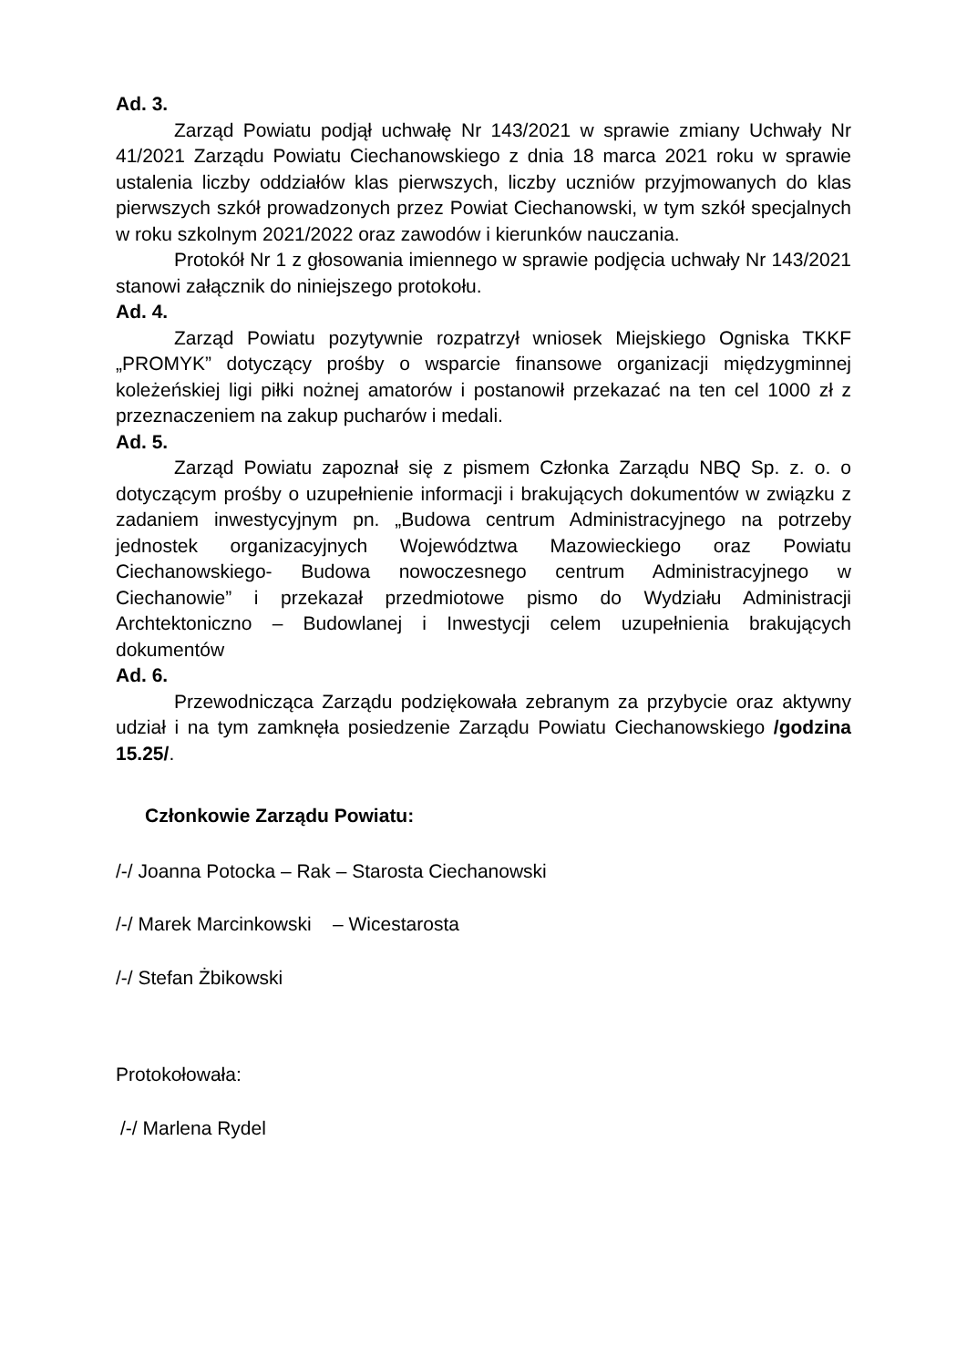Ad. 3.
Zarząd Powiatu podjął uchwałę Nr 143/2021 w sprawie zmiany Uchwały Nr 41/2021 Zarządu Powiatu Ciechanowskiego z dnia 18 marca 2021 roku w sprawie ustalenia liczby oddziałów klas pierwszych, liczby uczniów przyjmowanych do klas pierwszych szkół prowadzonych przez Powiat Ciechanowski, w tym szkół specjalnych w roku szkolnym 2021/2022 oraz zawodów i kierunków nauczania.
Protokół Nr 1 z głosowania imiennego w sprawie podjęcia uchwały Nr 143/2021 stanowi załącznik do niniejszego protokołu.
Ad. 4.
Zarząd Powiatu pozytywnie rozpatrzył wniosek Miejskiego Ogniska TKKF „PROMYK” dotyczący prośby o wsparcie finansowe organizacji międzygminnej koleżeńskiej ligi piłki nożnej amatorów i postanowił przekazać na ten cel 1000 zł z przeznaczeniem na zakup pucharów i medali.
Ad. 5.
Zarząd Powiatu zapoznał się z pismem Członka Zarządu NBQ Sp. z. o. o dotyczącym prośby o uzupełnienie informacji i brakujących dokumentów w związku z zadaniem inwestycyjnym pn. „Budowa centrum Administracyjnego na potrzeby jednostek organizacyjnych Województwa Mazowieckiego oraz Powiatu Ciechanowskiego- Budowa nowoczesnego centrum Administracyjnego w Ciechanowie” i przekazał przedmiotowe pismo do Wydziału Administracji Archtektoniczno – Budowlanej i Inwestycji celem uzupełnienia brakujących dokumentów
Ad. 6.
Przewodnicząca Zarządu podziękowała zebranym za przybycie oraz aktywny udział i na tym zamknęła posiedzenie Zarządu Powiatu Ciechanowskiego /godzina 15.25/.
Członkowie Zarządu Powiatu:
/-/ Joanna Potocka – Rak – Starosta Ciechanowski
/-/ Marek Marcinkowski – Wicestarosta
/-/ Stefan Żbikowski
Protokołowała:
/-/ Marlena Rydel